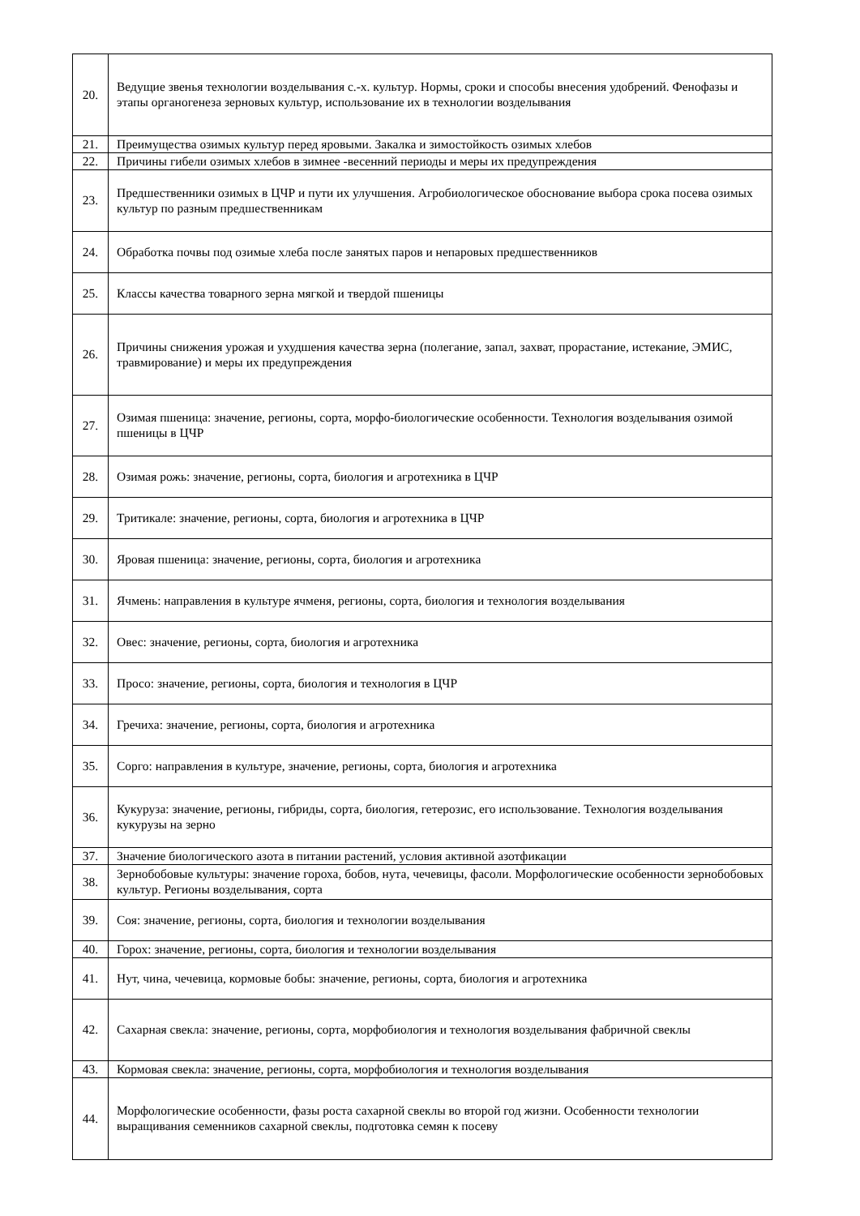| 20. | Ведущие звенья технологии возделывания с.-х. культур. Нормы, сроки и способы внесения удобрений. Фенофазы и этапы органогенеза зерновых культур, использование их в технологии возделывания |
| 21. | Преимущества озимых культур перед яровыми. Закалка и зимостойкость озимых хлебов |
| 22. | Причины гибели озимых хлебов в зимнее -весенний периоды и меры их предупреждения |
| 23. | Предшественники озимых в ЦЧР и пути их улучшения. Агробиологическое обоснование выбора срока посева озимых культур по разным предшественникам |
| 24. | Обработка почвы под озимые хлеба после занятых паров и непаровых предшественников |
| 25. | Классы качества товарного зерна мягкой и твердой пшеницы |
| 26. | Причины снижения урожая и ухудшения качества зерна (полегание, запал, захват, прорастание, истекание, ЭМИС, травмирование) и меры их предупреждения |
| 27. | Озимая пшеница: значение, регионы, сорта, морфо-биологические особенности. Технология возделывания озимой пшеницы в ЦЧР |
| 28. | Озимая рожь: значение, регионы, сорта, биология и агротехника в ЦЧР |
| 29. | Тритикале: значение, регионы, сорта, биология и агротехника в ЦЧР |
| 30. | Яровая пшеница: значение, регионы, сорта, биология и агротехника |
| 31. | Ячмень: направления в культуре ячменя, регионы, сорта, биология и технология возделывания |
| 32. | Овес: значение, регионы, сорта, биология и агротехника |
| 33. | Просо: значение, регионы, сорта, биология и технология в ЦЧР |
| 34. | Гречиха: значение, регионы, сорта, биология и агротехника |
| 35. | Сорго: направления в культуре, значение, регионы, сорта, биология и агротехника |
| 36. | Кукуруза: значение, регионы, гибриды, сорта, биология, гетерозис, его использование. Технология возделывания кукурузы на зерно |
| 37. | Значение биологического азота в питании растений, условия активной азотфикации |
| 38. | Зернобобовые культуры: значение гороха, бобов, нута, чечевицы, фасоли. Морфологические особенности зернобобовых культур. Регионы возделывания, сорта |
| 39. | Соя: значение, регионы, сорта, биология и технологии возделывания |
| 40. | Горох: значение, регионы, сорта, биология и технологии возделывания |
| 41. | Нут, чина, чечевица, кормовые бобы: значение, регионы, сорта, биология и агротехника |
| 42. | Сахарная свекла: значение, регионы, сорта, морфобиология и технология возделывания фабричной свеклы |
| 43. | Кормовая свекла: значение, регионы, сорта, морфобиология и технология возделывания |
| 44. | Морфологические особенности, фазы роста сахарной свеклы во второй год жизни. Особенности технологии выращивания семенников сахарной свеклы, подготовка семян к посеву |